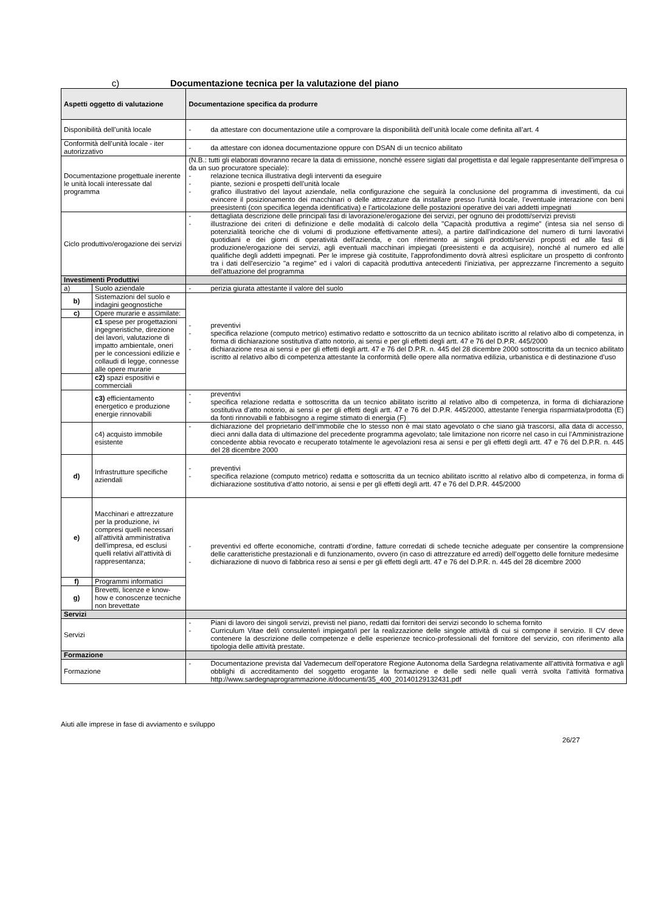c) Documentazione tecnica per la valutazione del piano
| Aspetti oggetto di valutazione | | Documentazione specifica da produrre |
| --- | --- | --- |
| Disponibilità dell’unità locale | | da attestare con documentazione utile a comprovare la disponibilità dell’unità locale come definita all’art. 4 |
| Conformità dell’unità locale - iter autorizzativo | | da attestare con idonea documentazione oppure con DSAN di un tecnico abilitato |
| Documentazione progettuale inerente le unità locali interessate dal programma | | (N.B.: tutti gli elaborati dovranno recare la data di emissione, nonché essere siglati dal progettista e dal legale rappresentante dell’impresa o da un suo procuratore speciale): relazione tecnica illustrativa degli interventi da eseguire piante, sezioni e prospetti dell’unità locale grafico illustrativo del layout aziendale, nella configurazione che seguirà la conclusione del programma di investimenti, da cui evincere il posizionamento dei macchinari o delle attrezzature da installare presso l’unità locale, l’eventuale interazione con beni preesistenti (con specifica legenda identificativa) e l’articolazione delle postazioni operative dei vari addetti impegnati |
| Ciclo produttivo/erogazione dei servizi | | dettagliata descrizione delle principali fasi di lavorazione/erogazione dei servizi, per ognuno dei prodotti/servizi previsti illustrazione dei criteri di definizione e delle modalità di calcolo della "Capacità produttiva a regime" (intesa sia nel senso di potenzialità teoriche che di volumi di produzione effettivamente attesi), a partire dall'indicazione del numero di turni lavorativi quotidiani e dei giorni di operatività dell'azienda, e con riferimento ai singoli prodotti/servizi proposti ed alle fasi di produzione/erogazione dei servizi, agli eventuali macchinari impiegati (preesistenti e da acquisire), nonché al numero ed alle qualifiche degli addetti impegnati. Per le imprese già costituite, l'approfondimento dovrà altresì esplicitare un prospetto di confronto tra i dati dell'esercizio "a regime" ed i valori di capacità produttiva antecedenti l'iniziativa, per apprezzarne l'incremento a seguito dell'attuazione del programma |
| Investimenti Produttivi | | |
| a) | Suolo aziendale | perizia giurata attestante il valore del suolo |
| b) | Sistemazioni del suolo e indagini geognostiche | preventivi specifica relazione (computo metrico) estimativo redatto e sottoscritto da un tecnico abilitato iscritto al relativo albo di competenza, in forma di dichiarazione sostitutiva d’atto notorio, ai sensi e per gli effetti degli artt. 47 e 76 del D.P.R. 445/2000 dichiarazione resa ai sensi e per gli effetti degli artt. 47 e 76 del D.P.R. n. 445 del 28 dicembre 2000 sottoscritta da un tecnico abilitato iscritto al relativo albo di competenza attestante la conformità delle opere alla normativa edilizia, urbanistica e di destinazione d’uso |
| c) | Opere murarie e assimilate: | |
| | c1 spese per progettazioni ingegneristiche, direzione dei lavori, valutazione di impatto ambientale, oneri per le concessioni edilizie e collaudi di legge, connesse alle opere murarie | |
| | c2) spazi espositivi e commerciali | |
| | c3) efficientamento energetico e produzione energie rinnovabili | preventivi specifica relazione redatta e sottoscritta da un tecnico abilitato iscritto al relativo albo di competenza, in forma di dichiarazione sostitutiva d’atto notorio, ai sensi e per gli effetti degli artt. 47 e 76 del D.P.R. 445/2000, attestante l’energia risparmiata/prodotta (E) da fonti rinnovabili e fabbisogno a regime stimato di energia (F) |
| | c4) acquisto immobile esistente | dichiarazione del proprietario dell’immobile che lo stesso non è mai stato agevolato o che siano già trascorsi, alla data di accesso, dieci anni dalla data di ultimazione del precedente programma agevolato; tale limitazione non ricorre nel caso in cui l’Amministrazione concedente abbia revocato e recuperato totalmente le agevolazioni resa ai sensi e per gli effetti degli artt. 47 e 76 del D.P.R. n. 445 del 28 dicembre 2000 |
| d) | Infrastrutture specifiche aziendali | preventivi specifica relazione (computo metrico) redatta e sottoscritta da un tecnico abilitato iscritto al relativo albo di competenza, in forma di dichiarazione sostitutiva d’atto notorio, ai sensi e per gli effetti degli artt. 47 e 76 del D.P.R. 445/2000 |
| e) | Macchinari e attrezzature per la produzione, ivi compresi quelli necessari all'attività amministrativa dell'impresa, ed esclusi quelli relativi all'attività di rappresentanza; | preventivi ed offerte economiche, contratti d’ordine, fatture corredati di schede tecniche adeguate per consentire la comprensione delle caratteristiche prestazionali e di funzionamento, ovvero (in caso di attrezzature ed arredi) dell’oggetto delle forniture medesime dichiarazione di nuovo di fabbrica reso ai sensi e per gli effetti degli artt. 47 e 76 del D.P.R. n. 445 del 28 dicembre 2000 |
| f) | Programmi informatici | |
| g) | Brevetti, licenze e know-how e conoscenze tecniche non brevettate | |
| Servizi | | |
| Servizi | | Piani di lavoro dei singoli servizi, previsti nel piano, redatti dai fornitori dei servizi secondo lo schema fornito Curriculum Vitae del/i consulente/i impiegato/i per la realizzazione delle singole attività di cui si compone il servizio. Il CV deve contenere la descrizione delle competenze e delle esperienze tecnico-professionali del fornitore del servizio, con riferimento alla tipologia delle attività prestate. |
| Formazione | | |
| Formazione | | Documentazione prevista dal Vademecum dell'operatore Regione Autonoma della Sardegna relativamente all’attività formativa e agli obblighi di accreditamento del soggetto erogante la formazione e delle sedi nelle quali verrà svolta l’attività formativa http://www.sardegnaprogrammazione.it/documenti/35_400_20140129132431.pdf |
Aiuti alle imprese in fase di avviamento e sviluppo
26/27